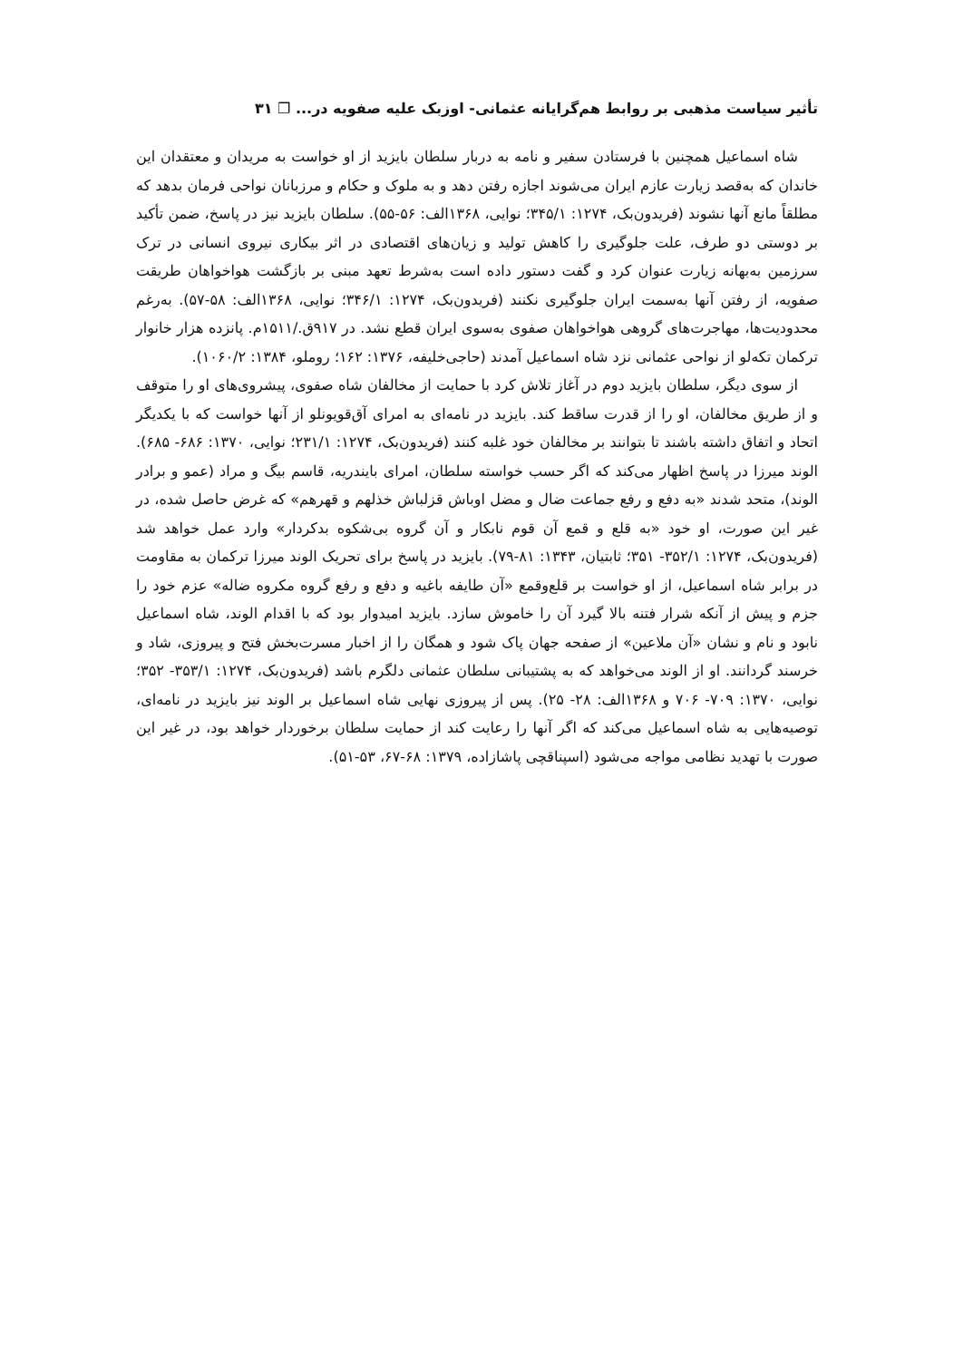تأثیر سیاست مذهبی بر روابط هم‌گرایانه عثمانی- اوزبک علیه صفویه در... ❐ ۳۱
شاه اسماعیل همچنین با فرستادن سفیر و نامه به دربار سلطان بایزید از او خواست به مریدان و معتقدان این خاندان که به‌قصد زیارت عازم ایران می‌شوند اجازه رفتن دهد و به ملوک و حکام و مرزبانان نواحی فرمان بدهد که مطلقاً مانع آنها نشوند (فریدون‌بک، ۱۲۷۴: ۳۴۵/۱؛ نوایی، ۱۳۶۸الف: ۵۶-۵۵). سلطان بایزید نیز در پاسخ، ضمن تأکید بر دوستی دو طرف، علت جلوگیری را کاهش تولید و زیان‌های اقتصادی در اثر بیکاری نیروی انسانی در ترک سرزمین به‌بهانه زیارت عنوان کرد و گفت دستور داده است به‌شرط تعهد مبنی بر بازگشت هواخواهان طریقت صفویه، از رفتن آنها به‌سمت ایران جلوگیری نکنند (فریدون‌بک، ۱۲۷۴: ۳۴۶/۱؛ نوایی، ۱۳۶۸الف: ۵۸-۵۷). به‌رغم محدودیت‌ها، مهاجرت‌های گروهی هواخواهان صفوی به‌سوی ایران قطع نشد. در ۹۱۷ق./۱۵۱۱م. پانزده هزار خانوار ترکمان تکه‌لو از نواحی عثمانی نزد شاه اسماعیل آمدند (حاجی‌خلیفه، ۱۳۷۶: ۱۶۲؛ روملو، ۱۳۸۴: ۱۰۶۰/۲).
از سوی دیگر، سلطان بایزید دوم در آغاز تلاش کرد با حمایت از مخالفان شاه صفوی، پیشروی‌های او را متوقف و از طریق مخالفان، او را از قدرت ساقط کند. بایزید در نامه‌ای به امرای آق‌قویونلو از آنها خواست که با یکدیگر اتحاد و اتفاق داشته باشند تا بتوانند بر مخالفان خود غلبه کنند (فریدون‌بک، ۱۲۷۴: ۲۳۱/۱؛ نوایی، ۱۳۷۰: ۶۸۶- ۶۸۵). الوند میرزا در پاسخ اظهار می‌کند که اگر حسب خواسته سلطان، امرای بایندریه، قاسم بیگ و مراد (عمو و برادر الوند)، متحد شدند «به دفع و رفع جماعت ضال و مضل اوباش قزلباش خذلهم و قهرهم» که غرض حاصل شده، در غیر این صورت، او خود «به قلع و قمع آن قوم نابکار و آن گروه بی‌شکوه بدکردار» وارد عمل خواهد شد (فریدون‌بک، ۱۲۷۴: ۳۵۲/۱- ۳۵۱؛ ثابتیان، ۱۳۴۳: ۸۱-۷۹). بایزید در پاسخ برای تحریک الوند میرزا ترکمان به مقاومت در برابر شاه اسماعیل، از او خواست بر قلع‌وقمع «آن طایفه باغیه و دفع و رفع گروه مکروه ضاله» عزم خود را جزم و پیش از آنکه شرار فتنه بالا گیرد آن را خاموش سازد. بایزید امیدوار بود که با اقدام الوند، شاه اسماعیل نابود و نام و نشان «آن ملاعین» از صفحه جهان پاک شود و همگان را از اخبار مسرت‌بخش فتح و پیروزی، شاد و خرسند گردانند. او از الوند می‌خواهد که به پشتیبانی سلطان عثمانی دلگرم باشد (فریدون‌بک، ۱۲۷۴: ۳۵۳/۱- ۳۵۲؛ نوایی، ۱۳۷۰: ۷۰۹- ۷۰۶ و ۱۳۶۸الف: ۲۸- ۲۵). پس از پیروزی نهایی شاه اسماعیل بر الوند نیز بایزید در نامه‌ای، توصیه‌هایی به شاه اسماعیل می‌کند که اگر آنها را رعایت کند از حمایت سلطان برخوردار خواهد بود، در غیر این صورت با تهدید نظامی مواجه می‌شود (اسپناقچی پاشازاده، ۱۳۷۹: ۶۸-۶۷، ۵۳-۵۱).